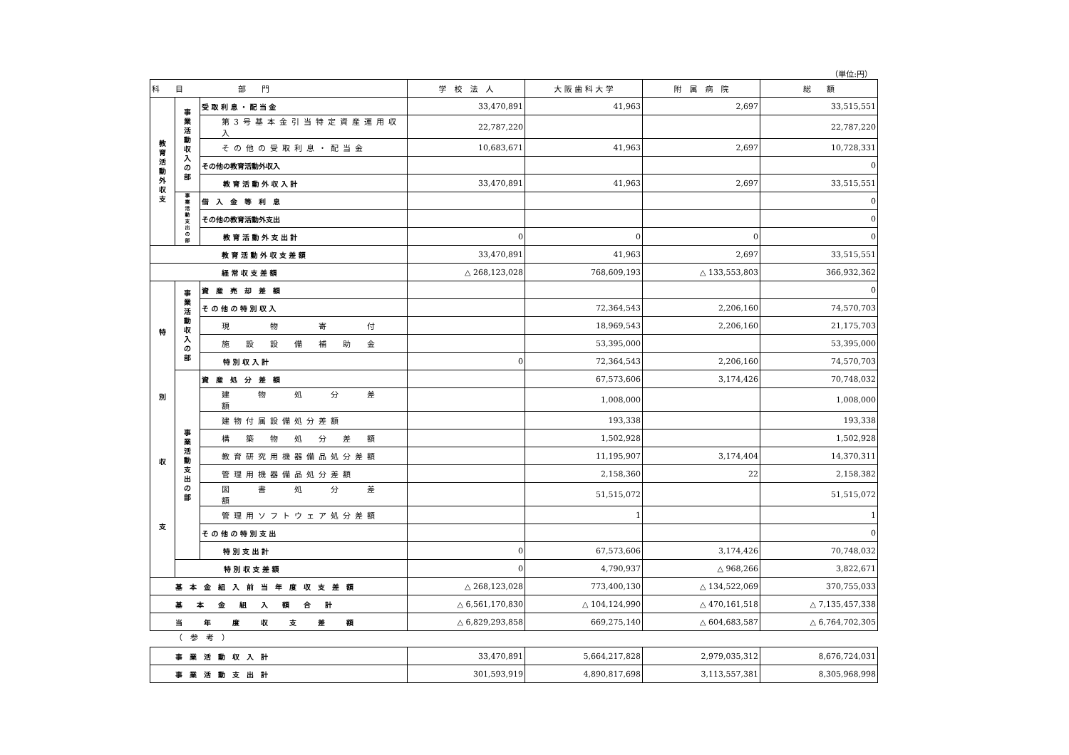（単位:円）
| 科 目 部 門 | | | 学 校 法 人 | 大 阪 歯 科 大 学 | 附 属 病 院 | 総 額 |
| --- | --- | --- | --- | --- | --- | --- |
| 教 育 活 動 外 収 支 | 事 業 活 動 収 入 の 部 | 受 取 利 息 ・ 配 当 金 | 33,470,891 | 41,963 | 2,697 | 33,515,551 |
| | | 第3号基本金引当特定資産運用収入 | 22,787,220 | | | 22,787,220 |
| | | その他の受取利息・配当金 | 10,683,671 | 41,963 | 2,697 | 10,728,331 |
| | | その他の教育活動外収入 | | | | 0 |
| | | 教 育 活 動 外 収 入 計 | 33,470,891 | 41,963 | 2,697 | 33,515,551 |
| | 事 業 活 動 支 出 の 部 | 借 入 金 等 利 息 | | | | 0 |
| | | その他の教育活動外支出 | | | | 0 |
| | | 教 育 活 動 外 支 出 計 | 0 | 0 | 0 | 0 |
| 教 育 活 動 外 収 支 差 額 | | | 33,470,891 | 41,963 | 2,697 | 33,515,551 |
| 経 常 収 支 差 額 | | | △ 268,123,028 | 768,609,193 | △ 133,553,803 | 366,932,362 |
| 特 別 収 支 | 事 業 活 動 収 入 の 部 | 資 産 売 却 差 額 | | | | 0 |
| | | そ の 他 の 特 別 収 入 | | 72,364,543 | 2,206,160 | 74,570,703 |
| | | 現 物 寄 付 | | 18,969,543 | 2,206,160 | 21,175,703 |
| | | 施 設 設 備 補 助 金 | | 53,395,000 | | 53,395,000 |
| | | 特 別 収 入 計 | 0 | 72,364,543 | 2,206,160 | 74,570,703 |
| | 事 業 活 動 支 出 の 部 | 資 産 処 分 差 額 | | 67,573,606 | 3,174,426 | 70,748,032 |
| | | 建 物 処 分 差 額 | | 1,008,000 | | 1,008,000 |
| | | 建物付属設備処分差額 | | 193,338 | | 193,338 |
| | | 構 築 物 処 分 差 額 | | 1,502,928 | | 1,502,928 |
| | | 教育研究用機器備品処分差額 | | 11,195,907 | 3,174,404 | 14,370,311 |
| | | 管理用機器備品処分差額 | | 2,158,360 | 22 | 2,158,382 |
| | | 図 書 処 分 差 額 | | 51,515,072 | | 51,515,072 |
| | | 管理用ソフトウェア処分差額 | | 1 | | 1 |
| | | そ の 他 の 特 別 支 出 | | | | 0 |
| | | 特 別 支 出 計 | 0 | 67,573,606 | 3,174,426 | 70,748,032 |
| | 特 別 収 支 差 額 | | 0 | 4,790,937 | △ 968,266 | 3,822,671 |
| 基 本 金 組 入 前 当 年 度 収 支 差 額 | | | △ 268,123,028 | 773,400,130 | △ 134,522,069 | 370,755,033 |
| 基 本 金 組 入 額 合 計 | | | △ 6,561,170,830 | △ 104,124,990 | △ 470,161,518 | △ 7,135,457,338 |
| 当 年 度 収 支 差 額 | | | △ 6,829,293,858 | 669,275,140 | △ 604,683,587 | △ 6,764,702,305 |
（　参　考　）
| 事 業 活 動 収 入 計 | 33,470,891 | 5,664,217,828 | 2,979,035,312 | 8,676,724,031 |
| 事 業 活 動 支 出 計 | 301,593,919 | 4,890,817,698 | 3,113,557,381 | 8,305,968,998 |